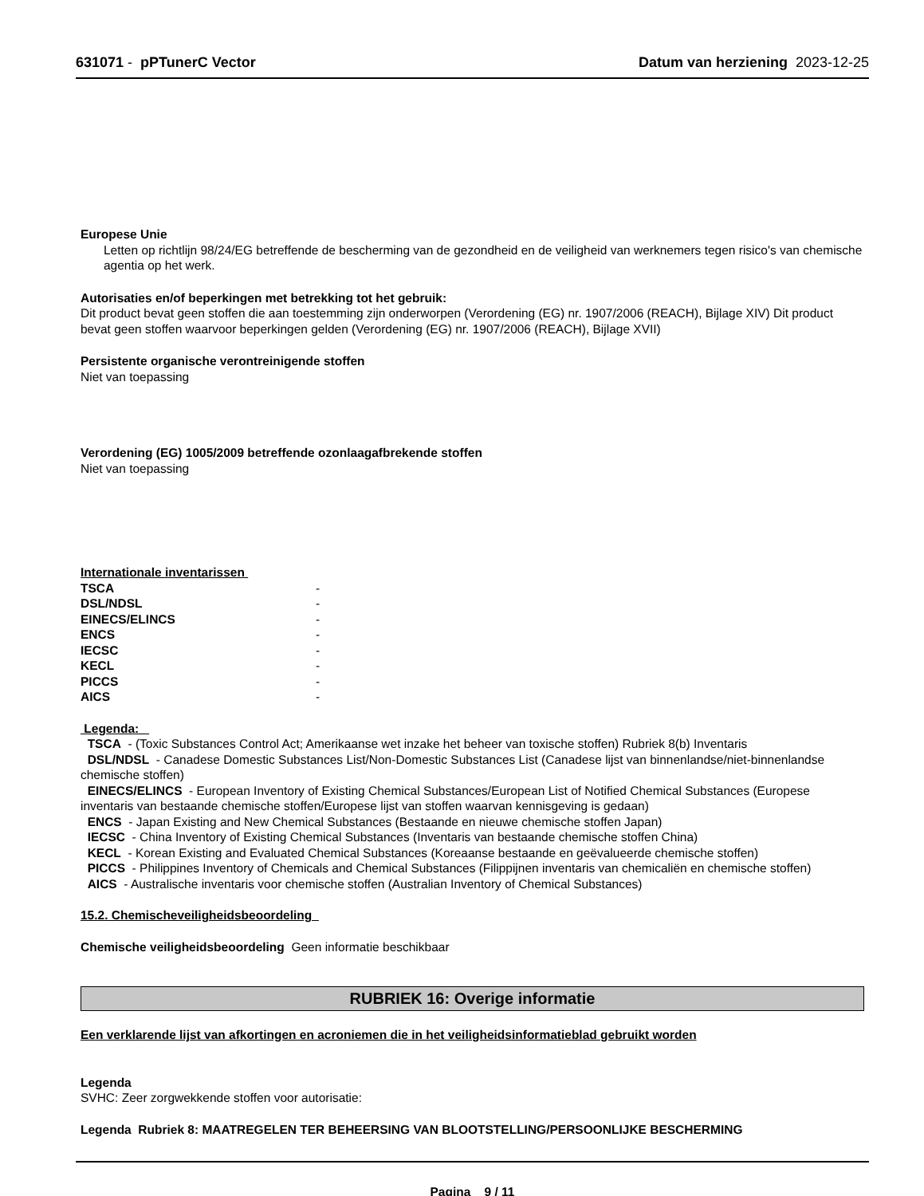631071 - pPTunerC Vector Datum van herziening 2023-12-25
Europese Unie
Letten op richtlijn 98/24/EG betreffende de bescherming van de gezondheid en de veiligheid van werknemers tegen risico's van chemische agentia op het werk.
Autorisaties en/of beperkingen met betrekking tot het gebruik:
Dit product bevat geen stoffen die aan toestemming zijn onderworpen (Verordening (EG) nr. 1907/2006 (REACH), Bijlage XIV) Dit product bevat geen stoffen waarvoor beperkingen gelden (Verordening (EG) nr. 1907/2006 (REACH), Bijlage XVII)
Persistente organische verontreinigende stoffen
Niet van toepassing
Verordening (EG) 1005/2009 betreffende ozonlaagafbrekende stoffen
Niet van toepassing
Internationale inventarissen
| TSCA | - |
| DSL/NDSL | - |
| EINECS/ELINCS | - |
| ENCS | - |
| IECSC | - |
| KECL | - |
| PICCS | - |
| AICS | - |
Legenda:
TSCA - (Toxic Substances Control Act; Amerikaanse wet inzake het beheer van toxische stoffen) Rubriek 8(b) Inventaris
DSL/NDSL - Canadese Domestic Substances List/Non-Domestic Substances List (Canadese lijst van binnenlandse/niet-binnenlandse chemische stoffen)
EINECS/ELINCS - European Inventory of Existing Chemical Substances/European List of Notified Chemical Substances (Europese inventaris van bestaande chemische stoffen/Europese lijst van stoffen waarvan kennisgeving is gedaan)
ENCS - Japan Existing and New Chemical Substances (Bestaande en nieuwe chemische stoffen Japan)
IECSC - China Inventory of Existing Chemical Substances (Inventaris van bestaande chemische stoffen China)
KECL - Korean Existing and Evaluated Chemical Substances (Koreaanse bestaande en geëvalueerde chemische stoffen)
PICCS - Philippines Inventory of Chemicals and Chemical Substances (Filippijnen inventaris van chemicaliën en chemische stoffen)
AICS - Australische inventaris voor chemische stoffen (Australian Inventory of Chemical Substances)
15.2. Chemischeveiligheidsbeoordeling
Chemische veiligheidsbeoordeling Geen informatie beschikbaar
RUBRIEK 16: Overige informatie
Een verklarende lijst van afkortingen en acroniemen die in het veiligheidsinformatieblad gebruikt worden
Legenda
SVHC: Zeer zorgwekkende stoffen voor autorisatie:
Legenda Rubriek 8: MAATREGELEN TER BEHEERSING VAN BLOOTSTELLING/PERSOONLIJKE BESCHERMING
Pagina 9 / 11